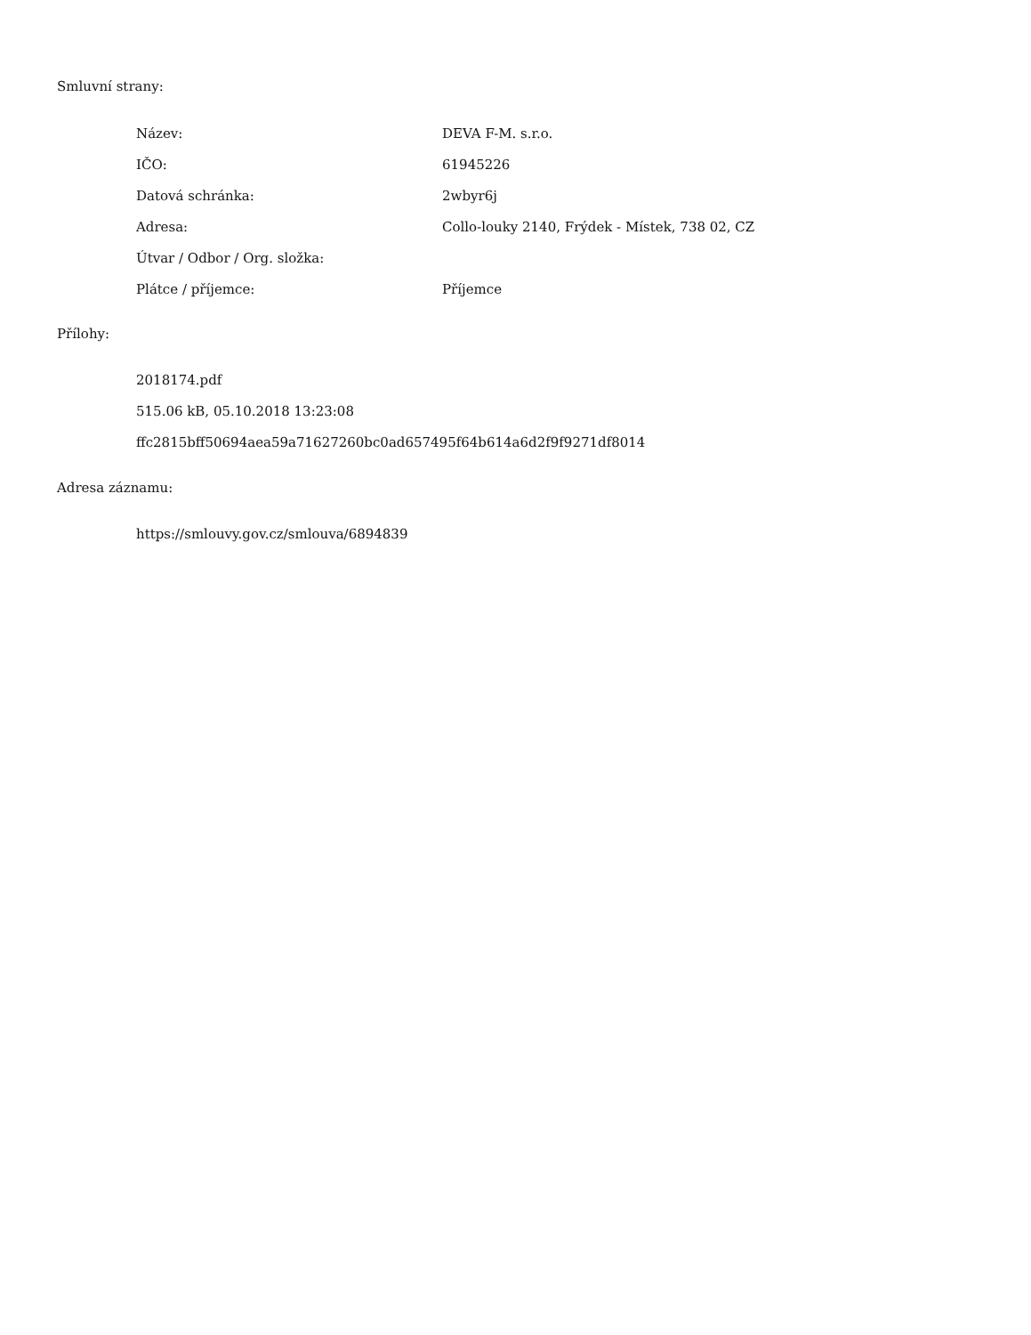Smluvní strany:
| Název: | DEVA F-M. s.r.o. |
| IČO: | 61945226 |
| Datová schránka: | 2wbyr6j |
| Adresa: | Collo-louky 2140, Frýdek - Místek, 738 02, CZ |
| Útvar / Odbor / Org. složka: | |
| Plátce / příjemce: | Příjemce |
Přílohy:
2018174.pdf
515.06 kB, 05.10.2018 13:23:08
ffc2815bff50694aea59a71627260bc0ad657495f64b614a6d2f9f9271df8014
Adresa záznamu:
https://smlouvy.gov.cz/smlouva/6894839